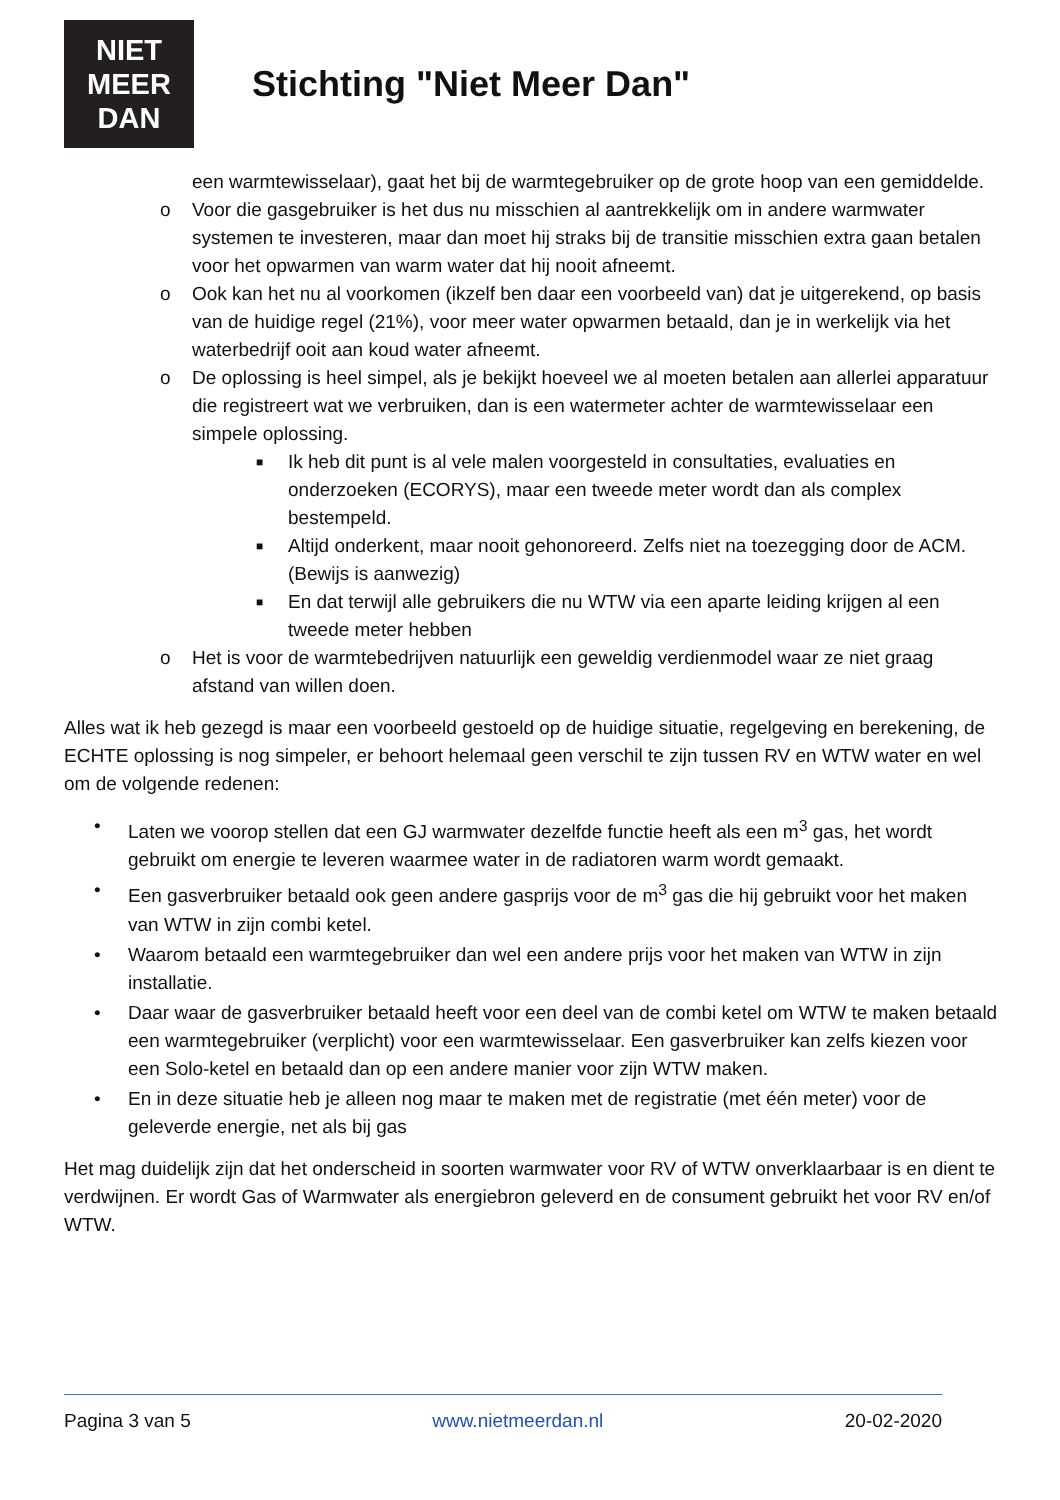NIET
MEER
DAN
Stichting "Niet Meer Dan"
een warmtewisselaar), gaat het bij de warmtegebruiker op de grote hoop van een gemiddelde.
o Voor die gasgebruiker is het dus nu misschien al aantrekkelijk om in andere warmwater systemen te investeren, maar dan moet hij straks bij de transitie misschien extra gaan betalen voor het opwarmen van warm water dat hij nooit afneemt.
o Ook kan het nu al voorkomen (ikzelf ben daar een voorbeeld van) dat je uitgerekend, op basis van de huidige regel (21%), voor meer water opwarmen betaald, dan je in werkelijk via het waterbedrijf ooit aan koud water afneemt.
o De oplossing is heel simpel, als je bekijkt hoeveel we al moeten betalen aan allerlei apparatuur die registreert wat we verbruiken, dan is een watermeter achter de warmtewisselaar een simpele oplossing.
■ Ik heb dit punt is al vele malen voorgesteld in consultaties, evaluaties en onderzoeken (ECORYS), maar een tweede meter wordt dan als complex bestempeld.
■ Altijd onderkent, maar nooit gehonoreerd. Zelfs niet na toezegging door de ACM. (Bewijs is aanwezig)
■ En dat terwijl alle gebruikers die nu WTW via een aparte leiding krijgen al een tweede meter hebben
o Het is voor de warmtebedrijven natuurlijk een geweldig verdienmodel waar ze niet graag afstand van willen doen.
Alles wat ik heb gezegd is maar een voorbeeld gestoeld op de huidige situatie, regelgeving en berekening, de ECHTE oplossing is nog simpeler, er behoort helemaal geen verschil te zijn tussen RV en WTW water en wel om de volgende redenen:
• Laten we voorop stellen dat een GJ warmwater dezelfde functie heeft als een m<sup>3</sup> gas, het wordt gebruikt om energie te leveren waarmee water in de radiatoren warm wordt gemaakt.
• Een gasverbruiker betaald ook geen andere gasprijs voor de m<sup>3</sup> gas die hij gebruikt voor het maken van WTW in zijn combi ketel.
• Waarom betaald een warmtegebruiker dan wel een andere prijs voor het maken van WTW in zijn installatie.
• Daar waar de gasverbruiker betaald heeft voor een deel van de combi ketel om WTW te maken betaald een warmtegebruiker (verplicht) voor een warmtewisselaar. Een gasverbruiker kan zelfs kiezen voor een Solo-ketel en betaald dan op een andere manier voor zijn WTW maken.
• En in deze situatie heb je alleen nog maar te maken met de registratie (met één meter) voor de geleverde energie, net als bij gas
Het mag duidelijk zijn dat het onderscheid in soorten warmwater voor RV of WTW onverklaarbaar is en dient te verdwijnen. Er wordt Gas of Warmwater als energiebron geleverd en de consument gebruikt het voor RV en/of WTW.
Pagina 3 van 5 www.nietmeerdan.nl 20-02-2020